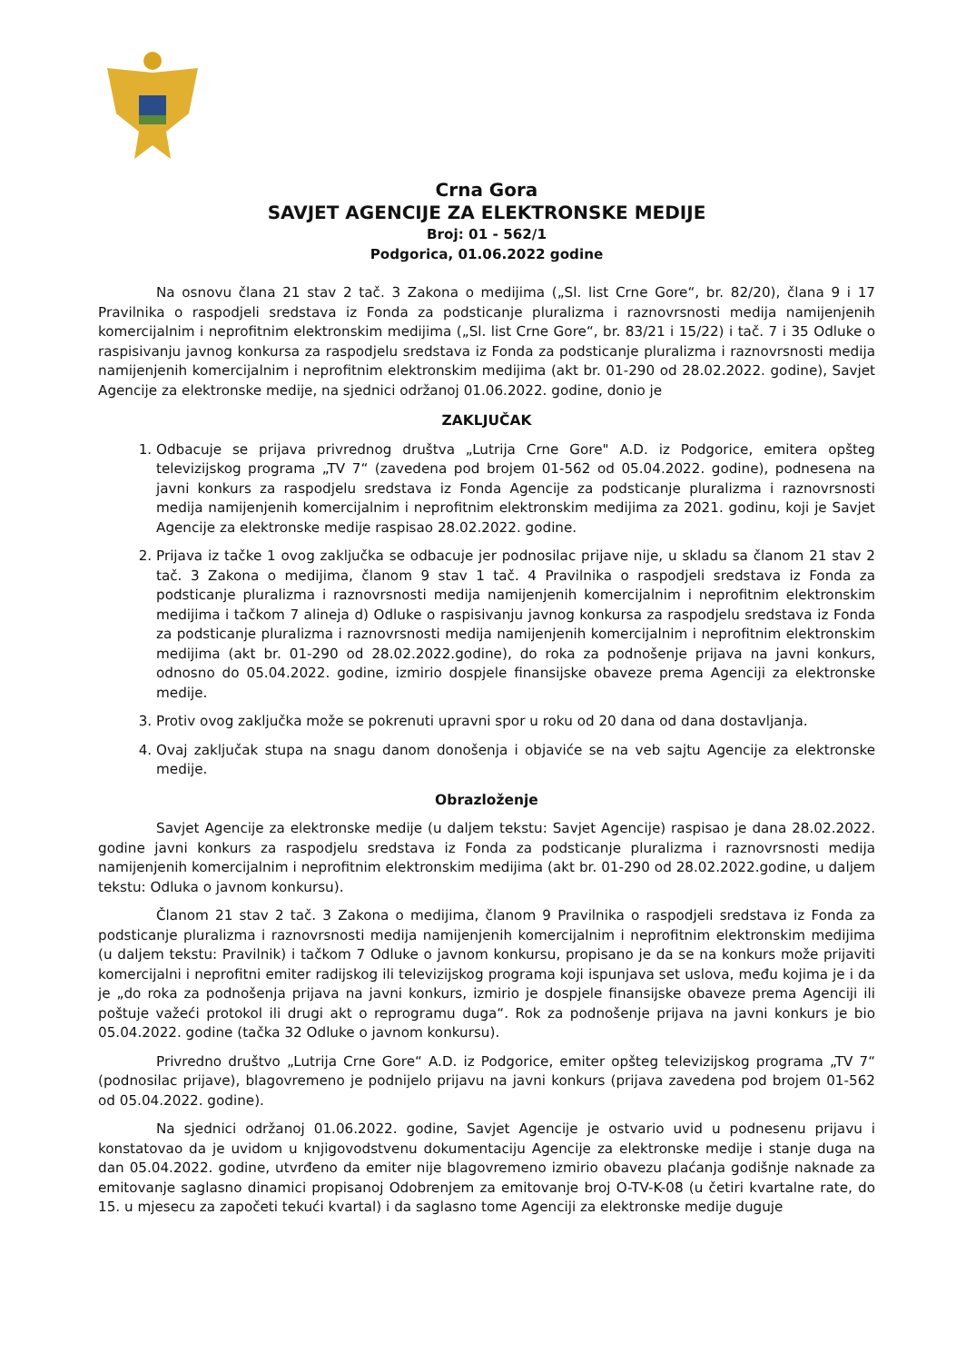Crna Gora
SAVJET AGENCIJE ZA ELEKTRONSKE MEDIJE
Broj: 01 - 562/1
Podgorica, 01.06.2022 godine
Na osnovu člana 21 stav 2 tač. 3 Zakona o medijima („Sl. list Crne Gore“, br. 82/20), člana 9 i 17 Pravilnika o raspodjeli sredstava iz Fonda za podsticanje pluralizma i raznovrsnosti medija namijenjenih komercijalnim i neprofitnim elektronskim medijima („Sl. list Crne Gore“, br. 83/21 i 15/22) i tač. 7 i 35 Odluke o raspisivanju javnog konkursa za raspodjelu sredstava iz Fonda za podsticanje pluralizma i raznovrsnosti medija namijenjenih komercijalnim i neprofitnim elektronskim medijima (akt br. 01-290 od 28.02.2022. godine), Savjet Agencije za elektronske medije, na sjednici održanoj 01.06.2022. godine, donio je
ZAKLJUČAK
1. Odbacuje se prijava privrednog društva „Lutrija Crne Gore" A.D. iz Podgorice, emitera opšteg televizijskog programa „TV 7“ (zavedena pod brojem 01-562 od 05.04.2022. godine), podnesena na javni konkurs za raspodjelu sredstava iz Fonda Agencije za podsticanje pluralizma i raznovrsnosti medija namijenjenih komercijalnim i neprofitnim elektronskim medijima za 2021. godinu, koji je Savjet Agencije za elektronske medije raspisao 28.02.2022. godine.
2. Prijava iz tačke 1 ovog zaključka se odbacuje jer podnosilac prijave nije, u skladu sa članom 21 stav 2 tač. 3 Zakona o medijima, članom 9 stav 1 tač. 4 Pravilnika o raspodjeli sredstava iz Fonda za podsticanje pluralizma i raznovrsnosti medija namijenjenih komercijalnim i neprofitnim elektronskim medijima i tačkom 7 alineja d) Odluke o raspisivanju javnog konkursa za raspodjelu sredstava iz Fonda za podsticanje pluralizma i raznovrsnosti medija namijenjenih komercijalnim i neprofitnim elektronskim medijima (akt br. 01-290 od 28.02.2022.godine), do roka za podnošenje prijava na javni konkurs, odnosno do 05.04.2022. godine, izmirio dospjele finansijske obaveze prema Agenciji za elektronske medije.
3. Protiv ovog zaključka može se pokrenuti upravni spor u roku od 20 dana od dana dostavljanja.
4. Ovaj zaključak stupa na snagu danom donošenja i objaviće se na veb sajtu Agencije za elektronske medije.
Obrazloženje
Savjet Agencije za elektronske medije (u daljem tekstu: Savjet Agencije) raspisao je dana 28.02.2022. godine javni konkurs za raspodjelu sredstava iz Fonda za podsticanje pluralizma i raznovrsnosti medija namijenjenih komercijalnim i neprofitnim elektronskim medijima (akt br. 01-290 od 28.02.2022.godine, u daljem tekstu: Odluka o javnom konkursu).
Članom 21 stav 2 tač. 3 Zakona o medijima, članom 9 Pravilnika o raspodjeli sredstava iz Fonda za podsticanje pluralizma i raznovrsnosti medija namijenjenih komercijalnim i neprofitnim elektronskim medijima (u daljem tekstu: Pravilnik) i tačkom 7 Odluke o javnom konkursu, propisano je da se na konkurs može prijaviti komercijalni i neprofitni emiter radijskog ili televizijskog programa koji ispunjava set uslova, među kojima je i da je „do roka za podnošenja prijava na javni konkurs, izmirio je dospjele finansijske obaveze prema Agenciji ili poštuje važeći protokol ili drugi akt o reprogramu duga“. Rok za podnošenje prijava na javni konkurs je bio 05.04.2022. godine (tačka 32 Odluke o javnom konkursu).
Privredno društvo „Lutrija Crne Gore“ A.D. iz Podgorice, emiter opšteg televizijskog programa „TV 7“ (podnosilac prijave), blagovremeno je podnijelo prijavu na javni konkurs (prijava zavedena pod brojem 01-562 od 05.04.2022. godine).
Na sjednici održanoj 01.06.2022. godine, Savjet Agencije je ostvario uvid u podnesenu prijavu i konstatovao da je uvidom u knjigovodstvenu dokumentaciju Agencije za elektronske medije i stanje duga na dan 05.04.2022. godine, utvrđeno da emiter nije blagovremeno izmirio obavezu plaćanja godišnje naknade za emitovanje saglasno dinamici propisanoj Odobrenjem za emitovanje broj O-TV-K-08 (u četiri kvartalne rate, do 15. u mjesecu za započeti tekući kvartal) i da saglasno tome Agenciji za elektronske medije duguje